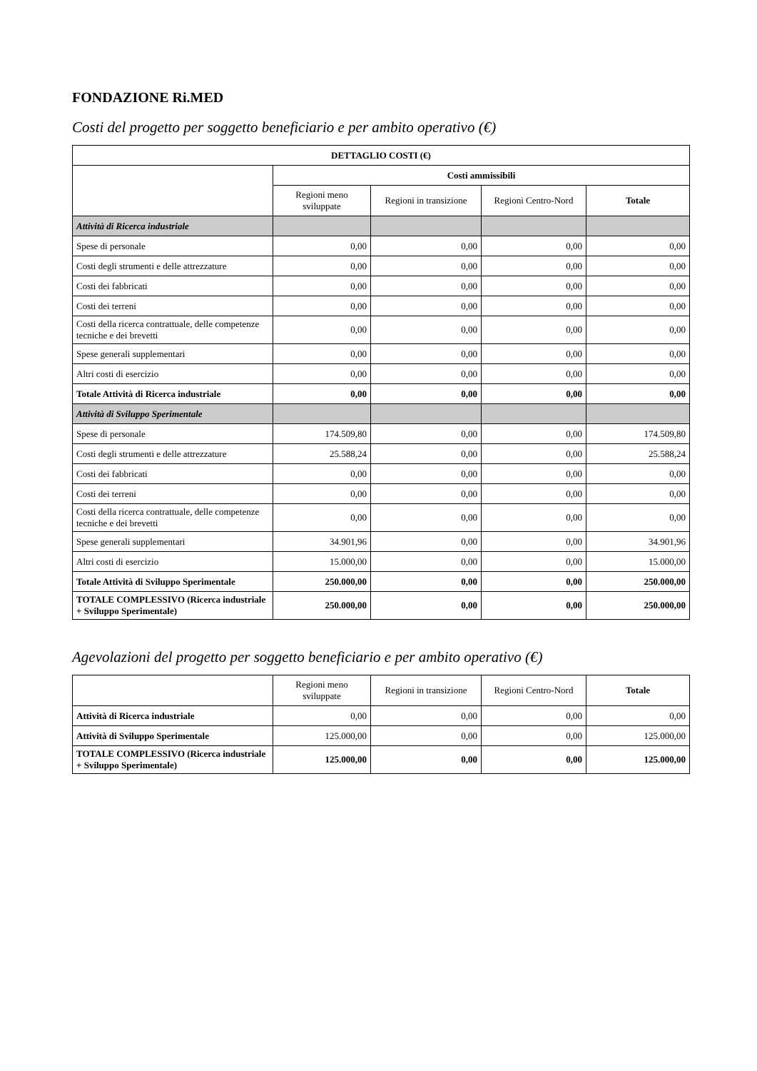FONDAZIONE Ri.MED
Costi del progetto per soggetto beneficiario e per ambito operativo (€)
| DETTAGLIO COSTI (€) | | | | |
| --- | --- | --- | --- | --- |
| | Costi ammissibili | | | |
| | Regioni meno sviluppate | Regioni in transizione | Regioni Centro-Nord | Totale |
| Attività di Ricerca industriale | | | | |
| Spese di personale | 0,00 | 0,00 | 0,00 | 0,00 |
| Costi degli strumenti e delle attrezzature | 0,00 | 0,00 | 0,00 | 0,00 |
| Costi dei fabbricati | 0,00 | 0,00 | 0,00 | 0,00 |
| Costi dei terreni | 0,00 | 0,00 | 0,00 | 0,00 |
| Costi della ricerca contrattuale, delle competenze tecniche e dei brevetti | 0,00 | 0,00 | 0,00 | 0,00 |
| Spese generali supplementari | 0,00 | 0,00 | 0,00 | 0,00 |
| Altri costi di esercizio | 0,00 | 0,00 | 0,00 | 0,00 |
| Totale Attività di Ricerca industriale | 0,00 | 0,00 | 0,00 | 0,00 |
| Attività di Sviluppo Sperimentale | | | | |
| Spese di personale | 174.509,80 | 0,00 | 0,00 | 174.509,80 |
| Costi degli strumenti e delle attrezzature | 25.588,24 | 0,00 | 0,00 | 25.588,24 |
| Costi dei fabbricati | 0,00 | 0,00 | 0,00 | 0,00 |
| Costi dei terreni | 0,00 | 0,00 | 0,00 | 0,00 |
| Costi della ricerca contrattuale, delle competenze tecniche e dei brevetti | 0,00 | 0,00 | 0,00 | 0,00 |
| Spese generali supplementari | 34.901,96 | 0,00 | 0,00 | 34.901,96 |
| Altri costi di esercizio | 15.000,00 | 0,00 | 0,00 | 15.000,00 |
| Totale Attività di Sviluppo Sperimentale | 250.000,00 | 0,00 | 0,00 | 250.000,00 |
| TOTALE COMPLESSIVO (Ricerca industriale + Sviluppo Sperimentale) | 250.000,00 | 0,00 | 0,00 | 250.000,00 |
Agevolazioni del progetto per soggetto beneficiario e per ambito operativo (€)
| | Regioni meno sviluppate | Regioni in transizione | Regioni Centro-Nord | Totale |
| Attività di Ricerca industriale | 0,00 | 0,00 | 0,00 | 0,00 |
| Attività di Sviluppo Sperimentale | 125.000,00 | 0,00 | 0,00 | 125.000,00 |
| TOTALE COMPLESSIVO (Ricerca industriale + Sviluppo Sperimentale) | 125.000,00 | 0,00 | 0,00 | 125.000,00 |